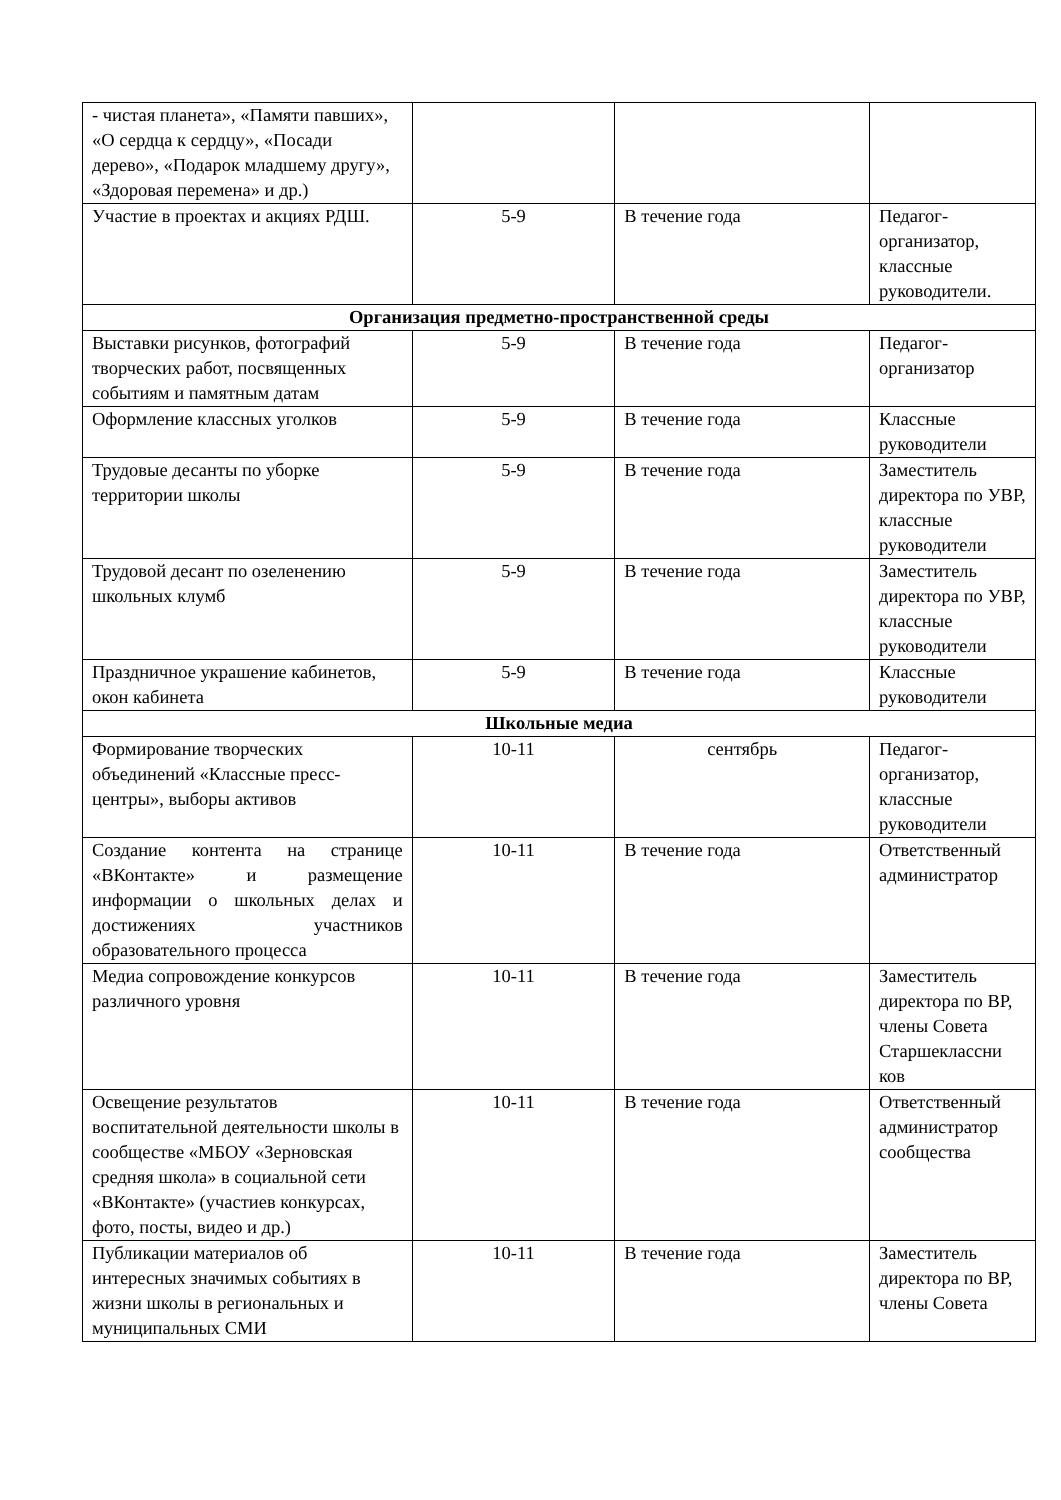| - чистая планета», «Памяти павших», «О сердца к сердцу», «Посади дерево», «Подарок младшему другу», «Здоровая перемена» и др.) | | | |
| Участие в проектах и акциях РДШ. | 5-9 | В течение года | Педагог-организатор, классные руководители. |
| Организация предметно-пространственной среды | | | |
| Выставки рисунков, фотографий творческих работ, посвященных событиям и памятным датам | 5-9 | В течение года | Педагог-организатор |
| Оформление классных уголков | 5-9 | В течение года | Классные руководители |
| Трудовые десанты по уборке территории школы | 5-9 | В течение года | Заместитель директора по УВР, классные руководители |
| Трудовой десант по озеленению школьных клумб | 5-9 | В течение года | Заместитель директора по УВР, классные руководители |
| Праздничное украшение кабинетов, окон кабинета | 5-9 | В течение года | Классные руководители |
| Школьные медиа | | | |
| Формирование творческих объединений «Классные пресс-центры», выборы активов | 10-11 | сентябрь | Педагог-организатор, классные руководители |
| Создание контента на странице «ВКонтакте» и размещение информации о школьных делах и достижениях участников образовательного процесса | 10-11 | В течение года | Ответственный администратор |
| Медиа сопровождение конкурсов различного уровня | 10-11 | В течение года | Заместитель директора по ВР, члены Совета Старшеклассни ков |
| Освещение результатов воспитательной деятельности школы в сообществе «МБОУ «Зерновская средняя школа» в социальной сети «ВКонтакте» (участиев конкурсах, фото, посты, видео и др.) | 10-11 | В течение года | Ответственный администратор сообщества |
| Публикации материалов об интересных значимых событиях в жизни школы в региональных и муниципальных СМИ | 10-11 | В течение года | Заместитель директора по ВР, члены Совета |